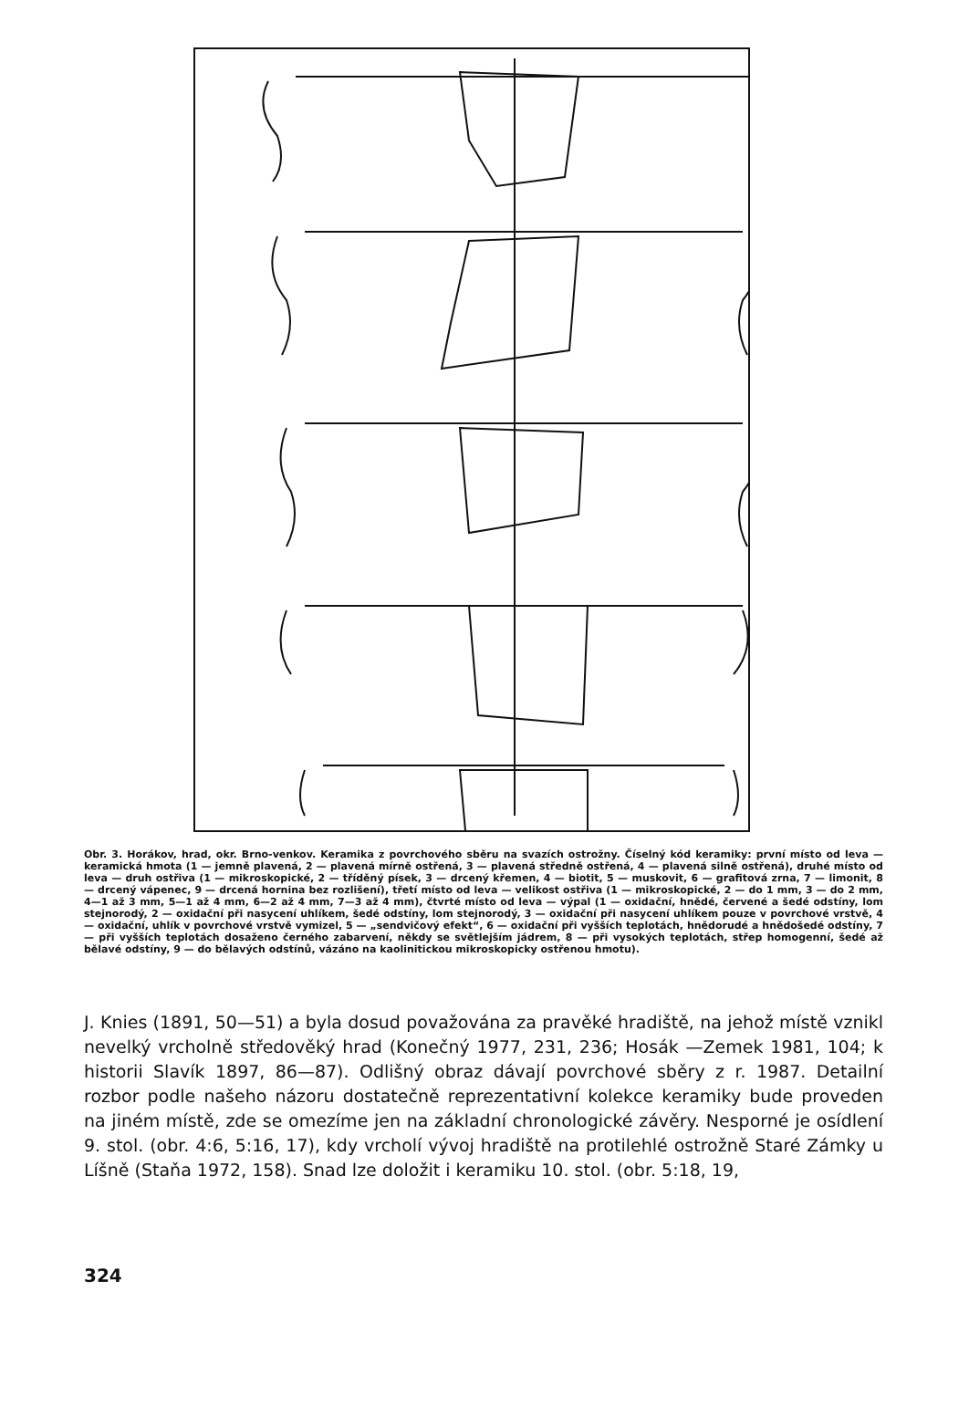Obr. 3. Horákov, hrad, okr. Brno-venkov. Keramika z povrchového sběru na svazích ostrožny. Číselný kód keramiky: první místo od leva — keramická hmota (1 — jemně plavená, 2 — plavená mírně ostřená, 3 — plavená středně ostřená, 4 — plavená silně ostřená), druhé místo od leva — druh ostřiva (1 — mikroskopické, 2 — tříděný písek, 3 — drcený křemen, 4 — biotit, 5 — muskovit, 6 — grafitová zrna, 7 — limonit, 8 — drcený vápenec, 9 — drcená hornina bez rozlišení), třetí místo od leva — velikost ostřiva (1 — mikroskopické, 2 — do 1 mm, 3 — do 2 mm, 4—1 až 3 mm, 5—1 až 4 mm, 6—2 až 4 mm, 7—3 až 4 mm), čtvrté místo od leva — výpal (1 — oxidační, hnědé, červené a šedé odstíny, lom stejnorodý, 2 — oxidační při nasycení uhlíkem, šedé odstíny, lom stejnorodý, 3 — oxidační při nasycení uhlíkem pouze v povrchové vrstvě, 4 — oxidační, uhlík v povrchové vrstvě vymizel, 5 — „sendvičový efekt“, 6 — oxidační při vyšších teplotách, hnědorudé a hnědošedé odstíny, 7 — při vyšších teplotách dosaženo černého zabarvení, někdy se světlejším jádrem, 8 — při vysokých teplotách, střep homogenní, šedé až bělavé odstíny, 9 — do bělavých odstínů, vázáno na kaolinitickou mikroskopicky ostřenou hmotu).
J. Knies (1891, 50—51) a byla dosud považována za pravěké hradiště, na jehož místě vznikl nevelký vrcholně středověký hrad (Konečný 1977, 231, 236; Hosák —Zemek 1981, 104; k historii Slavík 1897, 86—87). Odlišný obraz dávají povrchové sběry z r. 1987. Detailní rozbor podle našeho názoru dostatečně reprezentativní kolekce keramiky bude proveden na jiném místě, zde se omezíme jen na základní chronologické závěry. Nesporné je osídlení 9. stol. (obr. 4:6, 5:16, 17), kdy vrcholí vývoj hradiště na protilehlé ostrožně Staré Zámky u Líšně (Staňa 1972, 158). Snad lze doložit i keramiku 10. stol. (obr. 5:18, 19,
324